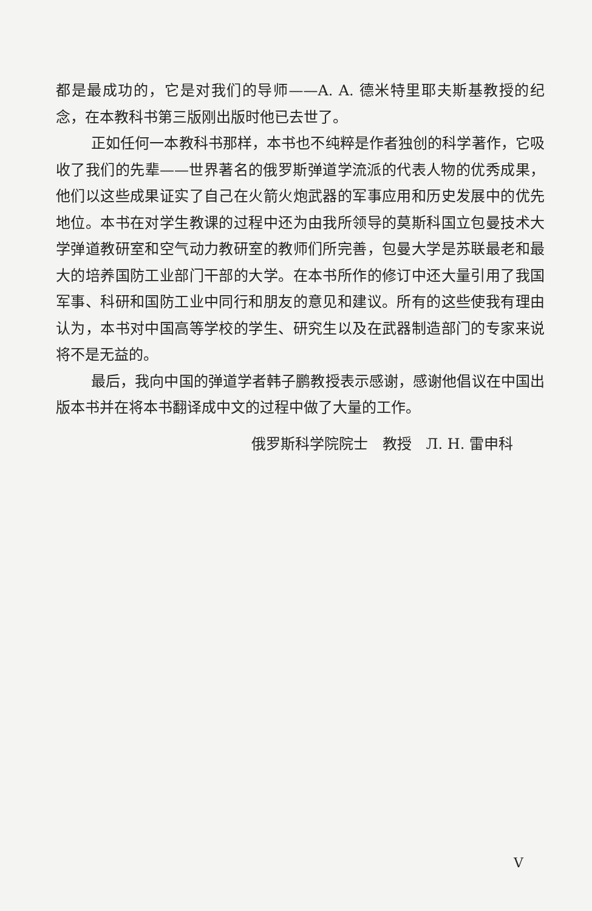都是最成功的，它是对我们的导师——A. A. 德米特里耶夫斯基教授的纪念，在本教科书第三版刚出版时他已去世了。
正如任何一本教科书那样，本书也不纯粹是作者独创的科学著作，它吸收了我们的先辈——世界著名的俄罗斯弹道学流派的代表人物的优秀成果，他们以这些成果证实了自己在火箭火炮武器的军事应用和历史发展中的优先地位。本书在对学生教课的过程中还为由我所领导的莫斯科国立包曼技术大学弹道教研室和空气动力教研室的教师们所完善，包曼大学是苏联最老和最大的培养国防工业部门干部的大学。在本书所作的修订中还大量引用了我国军事、科研和国防工业中同行和朋友的意见和建议。所有的这些使我有理由认为，本书对中国高等学校的学生、研究生以及在武器制造部门的专家来说将不是无益的。
最后，我向中国的弹道学者韩子鹏教授表示感谢，感谢他倡议在中国出版本书并在将本书翻译成中文的过程中做了大量的工作。
俄罗斯科学院院士　教授　Л. Н. 雷申科
V